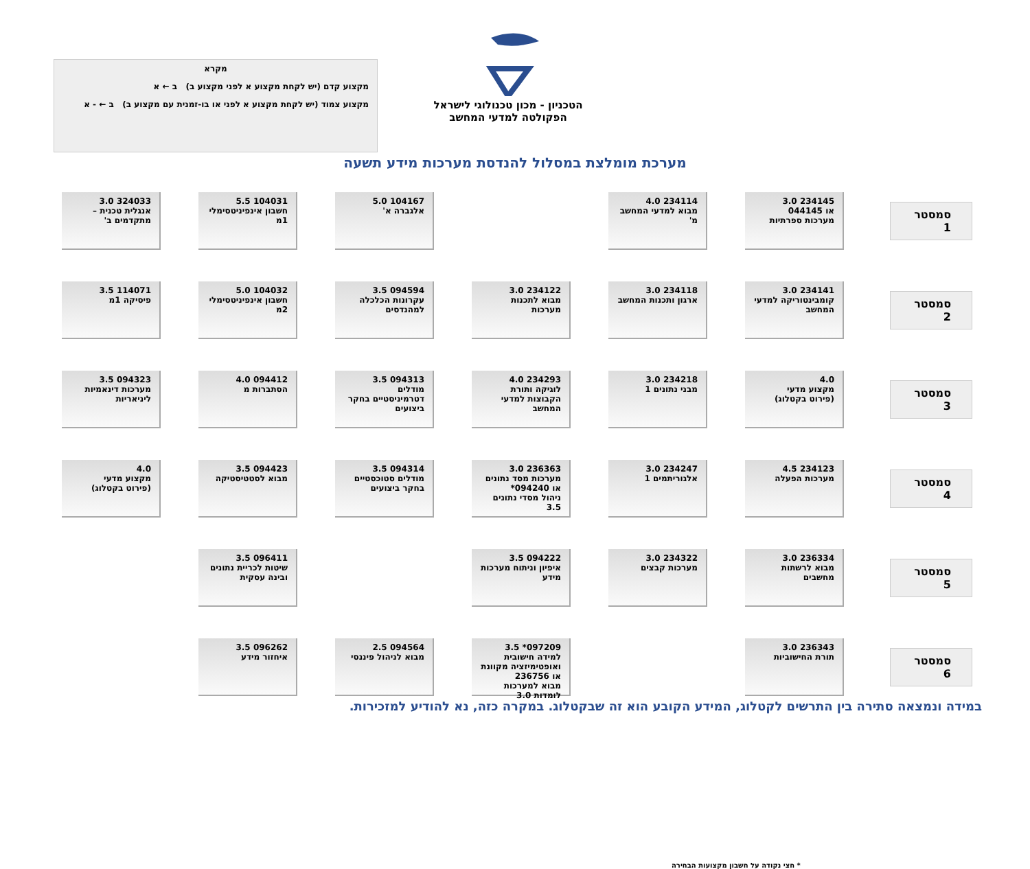הטכניון - מכון טכנולוגי לישראל
הפקולטה למדעי המחשב
מקרא
מקצוע קדם (יש לקחת מקצוע א לפני מקצוע ב) ב ← א
מקצוע צמוד (יש לקחת מקצוע א לפני או בו-זמנית עם מקצוע ב) ב ← - א
מערכת מומלצת במסלול להנדסת מערכות מידע תשעה
סמסטר 1
234145 3.0
או 044145
מערכות ספרתיות
234114 4.0
מבוא למדעי המחשב מ'
104167 5.0
אלגברה א'
104031 5.5
חשבון אינפיניטסימלי 1מ
324033 3.0
אנגלית טכנית – מתקדמים ב'
סמסטר 2
234141 3.0
קומבינטוריקה למדעי המחשב
234118 3.0
ארגון ותכנות המחשב
234122 3.0
מבוא לתכנות מערכות
094594 3.5
עקרונות הכלכלה למהנדסים
104032 5.0
חשבון אינפיניטסימלי 2מ
114071 3.5
פיסיקה 1מ
סמסטר 3
4.0
מקצוע מדעי
(פירוט בקטלוג)
234218 3.0
מבני נתונים 1
234293 4.0
לוגיקה ותורת הקבוצות למדעי המחשב
094313 3.5
מודלים דטרמיניסטיים בחקר ביצועים
094412 4.0
הסתברות מ
094323 3.5
מערכות דינאמיות ליניאריות
סמסטר 4
234123 4.5
מערכות הפעלה
234247 3.0
אלגוריתמים 1
236363 3.0
מערכות מסד נתונים
או 094240*
ניהול מסדי נתונים 3.5
094314 3.5
מודלים סטוכסטיים בחקר ביצועים
094423 3.5
מבוא לסטטיסטיקה
4.0
מקצוע מדעי
(פירוט בקטלוג)
סמסטר 5
236334 3.0
מבוא לרשתות מחשבים
234322 3.0
מערכות קבצים
094222 3.5
איפיון וניתוח מערכות מידע
096411 3.5
שיטות לכריית נתונים ובינה עסקית
סמסטר 6
236343 3.0
תורת החישוביות
* חצי נקודה על חשבון מקצועות הבחירה
097209* 3.5
למידה חישובית ואופטימיזציה מקוונת
או 236756
מבוא למערכות לומדות 3.0
094564 2.5
מבוא לניהול פיננסי
096262 3.5
איחזור מידע
במידה ונמצאה סתירה בין התרשים לקטלוג, המידע הקובע הוא זה שבקטלוג. במקרה כזה, נא להודיע למזכירות.